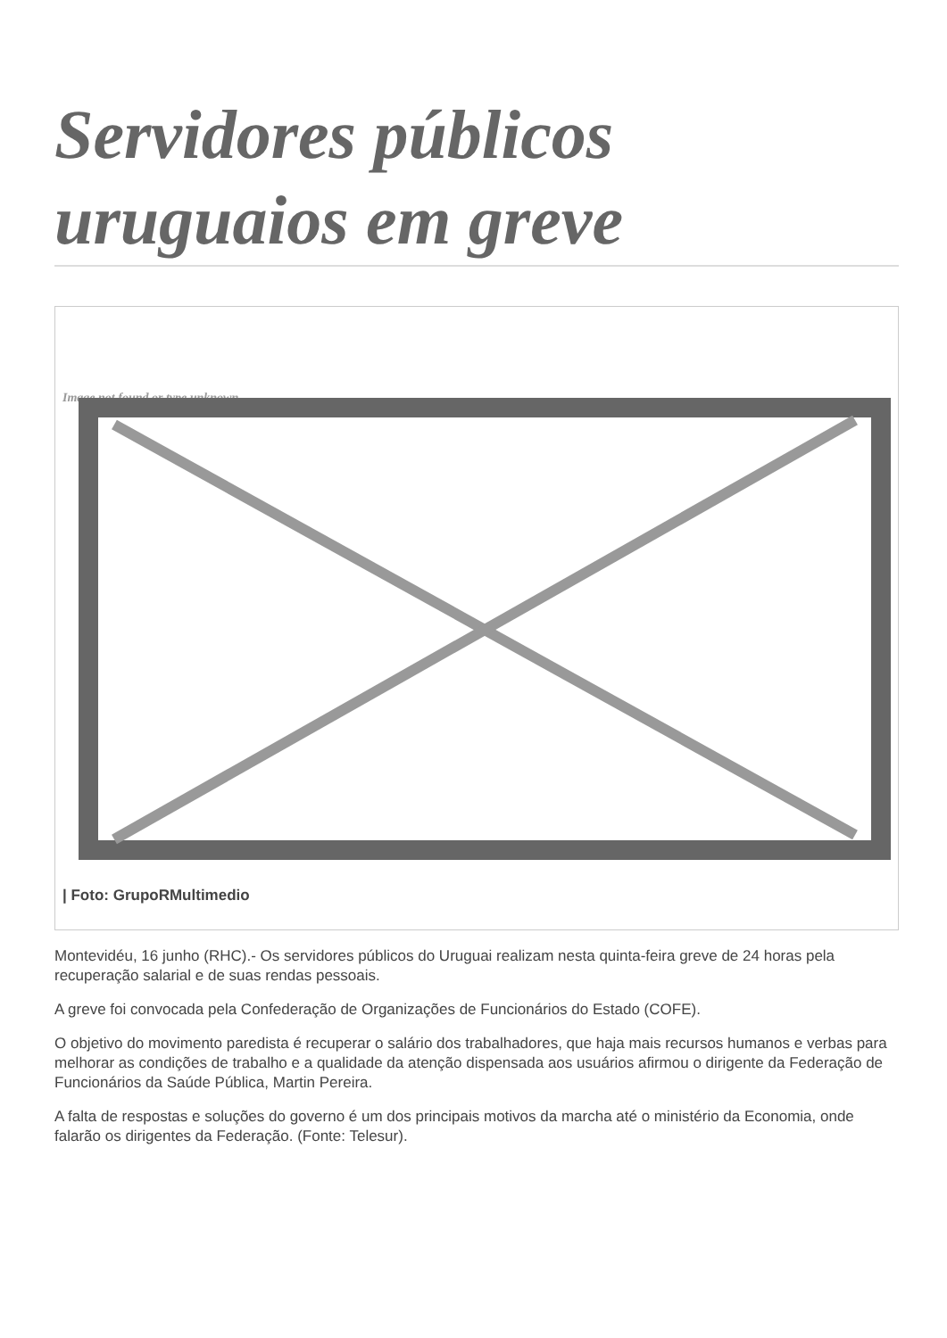Servidores públicos uruguaios em greve
Image not found or type unknown
| Foto: GrupoRMultimedio
Montevidéu, 16 junho (RHC).- Os servidores públicos do Uruguai realizam nesta quinta-feira greve de 24 horas pela recuperação salarial e de suas rendas pessoais.
A greve foi convocada pela Confederação de Organizações de Funcionários do Estado (COFE).
O objetivo do movimento paredista é recuperar o salário dos trabalhadores, que haja mais recursos humanos e verbas para melhorar as condições de trabalho e a qualidade da atenção dispensada aos usuários afirmou o dirigente da Federação de Funcionários da Saúde Pública, Martin Pereira.
A falta de respostas e soluções do governo é um dos principais motivos da marcha até o ministério da Economia, onde falarão os dirigentes da Federação. (Fonte: Telesur).